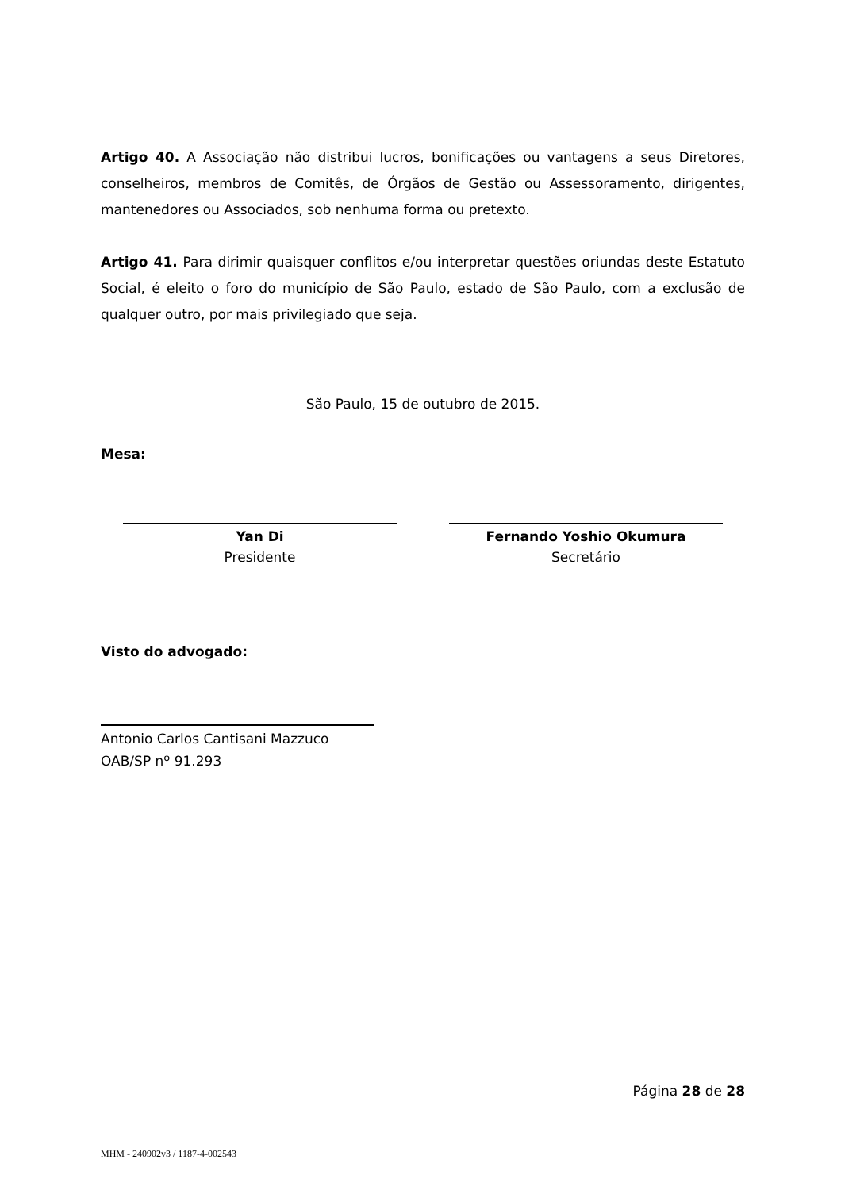Artigo 40. A Associação não distribui lucros, bonificações ou vantagens a seus Diretores, conselheiros, membros de Comitês, de Órgãos de Gestão ou Assessoramento, dirigentes, mantenedores ou Associados, sob nenhuma forma ou pretexto.
Artigo 41. Para dirimir quaisquer conflitos e/ou interpretar questões oriundas deste Estatuto Social, é eleito o foro do município de São Paulo, estado de São Paulo, com a exclusão de qualquer outro, por mais privilegiado que seja.
São Paulo, 15 de outubro de 2015.
Mesa:
Yan Di
Presidente
Fernando Yoshio Okumura
Secretário
Visto do advogado:
Antonio Carlos Cantisani Mazzuco
OAB/SP nº 91.293
Página 28 de 28
MHM - 240902v3 / 1187-4-002543